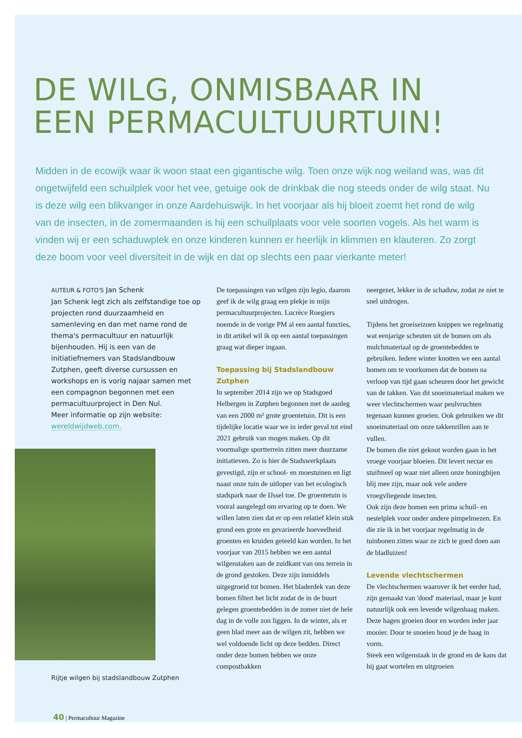DE WILG, ONMISBAAR IN
EEN PERMACULTUURTUIN!
Midden in de ecowijk waar ik woon staat een gigantische wilg. Toen onze wijk nog weiland was, was dit ongetwijfeld een schuilplek voor het vee, getuige ook de drinkbak die nog steeds onder de wilg staat. Nu is deze wilg een blikvanger in onze Aardehuiswijk. In het voorjaar als hij bloeit zoemt het rond de wilg van de insecten, in de zomermaanden is hij een schuilplaats voor vele soorten vogels. Als het warm is vinden wij er een schaduwplek en onze kinderen kunnen er heerlijk in klimmen en klauteren. Zo zorgt deze boom voor veel diversiteit in de wijk en dat op slechts een paar vierkante meter!
AUTEUR & FOTO'S Jan Schenk
Jan Schenk legt zich als zelfstandige toe op projecten rond duurzaamheid en samenleving en dan met name rond de thema's permacultuur en natuurlijk bijenhouden. Hij is een van de initiatiefnemers van Stadslandbouw Zutphen, geeft diverse cursussen en workshops en is vorig najaar samen met een compagnon begonnen met een permacultuurproject in Den Nul.
Meer informatie op zijn website:
wereldwijdweb.com.
Rijtje wilgen bij stadslandbouw Zutphen
De toepassingen van wilgen zijn legio, daarom geef ik de wilg graag een plekje in mijn permacultuurprojecten. Lucrèce Roegiers noemde in de vorige PM al een aantal functies, in dit artikel wil ik op een aantal toepassingen graag wat dieper ingaan.
Toepassing bij Stadslandbouw Zutphen
In september 2014 zijn we op Stadsgoed Helbergen in Zutphen begonnen met de aanleg van een 2000 m² grote groentetuin. Dit is een tijdelijke locatie waar we in ieder geval tot eind 2021 gebruik van mogen maken. Op dit voormalige sportterrein zitten meer duurzame initiatieven. Zo is hier de Stadswerkplaats gevestigd, zijn er school- en moestuinen en ligt naast onze tuin de uitloper van het ecologisch stadspark naar de IJssel toe. De groentetuin is vooral aangelegd om ervaring op te doen. We willen laten zien dat er op een relatief klein stuk grond een grote en gevarieerde hoeveelheid groenten en kruiden geteeld kan worden. In het voorjaar van 2015 hebben we een aantal wilgenstaken aan de zuidkant van ons terrein in de grond gestoken. Deze zijn inmiddels uitgegroeid tot bomen. Het bladerdek van deze bomen filtert het licht zodat de in de buurt gelegen groentebedden in de zomer niet de hele dag in de volle zon liggen. In de winter, als er geen blad meer aan de wilgen zit, hebben we wel voldoende licht op deze bedden. Direct onder deze bomen hebben we onze compostbakken
neergezet, lekker in de schaduw, zodat ze niet te snel uitdrogen.
Tijdens het groeiseizoen knippen we regelmatig wat eenjarige scheuten uit de bomen om als mulchmateriaal op de groentebedden te gebruiken. Iedere winter knotten we een aantal bomen om te voorkomen dat de bomen na verloop van tijd gaan scheuren door het gewicht van de takken. Van dit snoeimateriaal maken we weer vlechtschermen waar peulvruchten tegenaan kunnen groeien. Ook gebruiken we dit snoeimateriaal om onze takkenrillen aan te vullen.
De bomen die niet geknot worden gaan in het vroege voorjaar bloeien. Dit levert nectar en stuifmeel op waar niet alleen onze honingbijen blij mee zijn, maar ook vele andere vroegvliegende insecten.
Ook zijn deze bomen een prima schuil- en nestelplek voor onder andere pimpelmezen. En die zie ik in het voorjaar regelmatig in de tuinbonen zitten waar ze zich te goed doen aan de bladluizen!
Levende vlechtschermen
De vlechtschermen waarover ik het eerder had, zijn gemaakt van 'dood' materiaal, maar je kunt natuurlijk ook een levende wilgenhaag maken. Deze hagen groeien door en worden ieder jaar mooier. Door te snoeien houd je de haag in vorm.
Steek een wilgenstaak in de grond en de kans dat hij gaat wortelen en uitgroeien
40 | Permacultuur Magazine